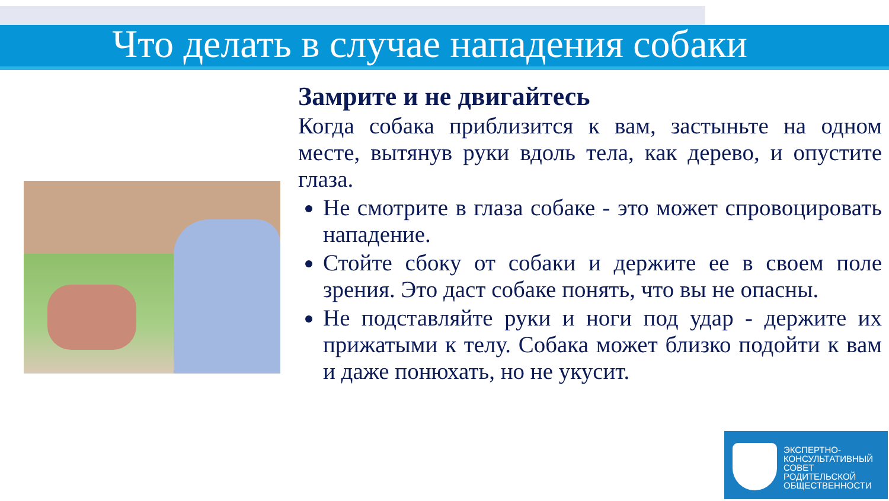Что делать в случае нападения собаки
Замрите и не двигайтесь
Когда собака приблизится к вам, застыньте на одном месте, вытянув руки вдоль тела, как дерево, и опустите глаза.
Не смотрите в глаза собаке - это может спровоцировать нападение.
Стойте сбоку от собаки и держите ее в своем поле зрения. Это даст собаке понять, что вы не опасны.
Не подставляйте руки и ноги под удар - держите их прижатыми к телу. Собака может близко подойти к вам и даже понюхать, но не укусит.
ЭКСПЕРТНО-
КОНСУЛЬТАТИВНЫЙ
СОВЕТ
РОДИТЕЛЬСКОЙ
ОБЩЕСТВЕННОСТИ